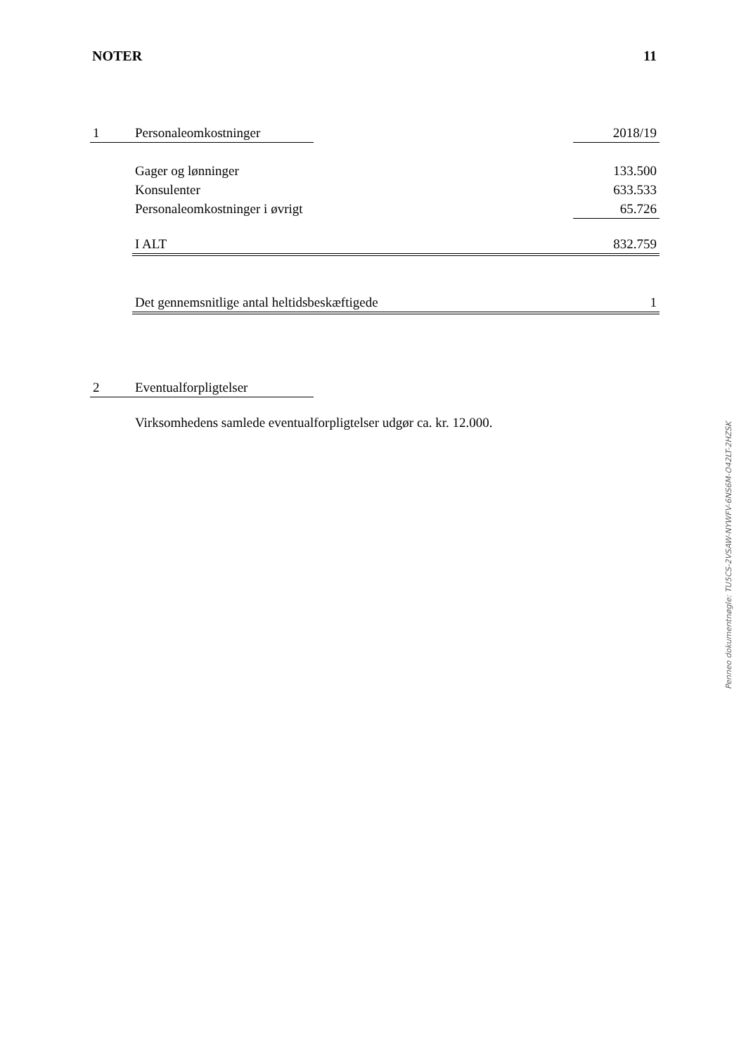NOTER 11
| 1 | Personaleomkostninger | | 2018/19 |
| | Gager og lønninger | | 133.500 |
| | Konsulenter | | 633.533 |
| | Personaleomkostninger i øvrigt | | 65.726 |
| | I ALT | | 832.759 |
| | Det gennemsnitlige antal heltidsbeskæftigede | | 1 |
| 2 | Eventualforpligtelser | | |
| | Virksomhedens samlede eventualforpligtelser udgør ca. kr. 12.000. | | |
Penneo dokumentnøgle: TU5CS-2VSAW-NYWFV-6NS6M-O42LT-2HZSK